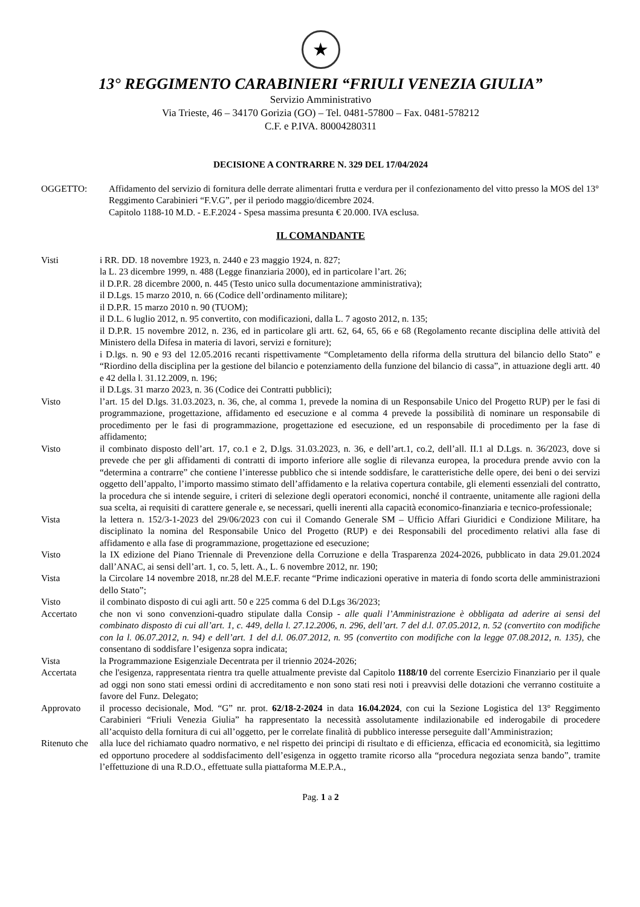★
13° REGGIMENTO CARABINIERI “FRIULI VENEZIA GIULIA”
Servizio Amministrativo
Via Trieste, 46 – 34170 Gorizia (GO) – Tel. 0481-57800 – Fax. 0481-578212
C.F. e P.IVA. 80004280311
DECISIONE A CONTRARRE N. 329 DEL 17/04/2024
OGGETTO: Affidamento del servizio di fornitura delle derrate alimentari frutta e verdura per il confezionamento del vitto presso la MOS del 13° Reggimento Carabinieri “F.V.G”, per il periodo maggio/dicembre 2024.
Capitolo 1188-10 M.D. - E.F.2024 - Spesa massima presunta € 20.000. IVA esclusa.
IL COMANDANTE
Visti i RR. DD. 18 novembre 1923, n. 2440 e 23 maggio 1924, n. 827;
la L. 23 dicembre 1999, n. 488 (Legge finanziaria 2000), ed in particolare l’art. 26;
il D.P.R. 28 dicembre 2000, n. 445 (Testo unico sulla documentazione amministrativa);
il D.Lgs. 15 marzo 2010, n. 66 (Codice dell’ordinamento militare);
il D.P.R. 15 marzo 2010 n. 90 (TUOM);
il D.L. 6 luglio 2012, n. 95 convertito, con modificazioni, dalla L. 7 agosto 2012, n. 135;
il D.P.R. 15 novembre 2012, n. 236, ed in particolare gli artt. 62, 64, 65, 66 e 68 (Regolamento recante disciplina delle attività del Ministero della Difesa in materia di lavori, servizi e forniture);
i D.lgs. n. 90 e 93 del 12.05.2016 recanti rispettivamente “Completamento della riforma della struttura del bilancio dello Stato” e “Riordino della disciplina per la gestione del bilancio e potenziamento della funzione del bilancio di cassa”, in attuazione degli artt. 40 e 42 della l. 31.12.2009, n. 196;
il D.Lgs. 31 marzo 2023, n. 36 (Codice dei Contratti pubblici);
Visto l’art. 15 del D.lgs. 31.03.2023, n. 36, che, al comma 1, prevede la nomina di un Responsabile Unico del Progetto RUP) per le fasi di programmazione, progettazione, affidamento ed esecuzione e al comma 4 prevede la possibilità di nominare un responsabile di procedimento per le fasi di programmazione, progettazione ed esecuzione, ed un responsabile di procedimento per la fase di affidamento;
Visto il combinato disposto dell’art. 17, co.1 e 2, D.lgs. 31.03.2023, n. 36, e dell’art.1, co.2, dell’all. II.1 al D.Lgs. n. 36/2023, dove si prevede che per gli affidamenti di contratti di importo inferiore alle soglie di rilevanza europea, la procedura prende avvio con la “determina a contrarre” che contiene l’interesse pubblico che si intende soddisfare, le caratteristiche delle opere, dei beni o dei servizi oggetto dell’appalto, l’importo massimo stimato dell’affidamento e la relativa copertura contabile, gli elementi essenziali del contratto, la procedura che si intende seguire, i criteri di selezione degli operatori economici, nonché il contraente, unitamente alle ragioni della sua scelta, ai requisiti di carattere generale e, se necessari, quelli inerenti alla capacità economico-finanziaria e tecnico-professionale;
Vista la lettera n. 152/3-1-2023 del 29/06/2023 con cui il Comando Generale SM – Ufficio Affari Giuridici e Condizione Militare, ha disciplinato la nomina del Responsabile Unico del Progetto (RUP) e dei Responsabili del procedimento relativi alla fase di affidamento e alla fase di programmazione, progettazione ed esecuzione;
Visto la IX edizione del Piano Triennale di Prevenzione della Corruzione e della Trasparenza 2024-2026, pubblicato in data 29.01.2024 dall’ANAC, ai sensi dell’art. 1, co. 5, lett. A., L. 6 novembre 2012, nr. 190;
Vista la Circolare 14 novembre 2018, nr.28 del M.E.F. recante “Prime indicazioni operative in materia di fondo scorta delle amministrazioni dello Stato”;
Visto il combinato disposto di cui agli artt. 50 e 225 comma 6 del D.Lgs 36/2023;
Accertato che non vi sono convenzioni-quadro stipulate dalla Consip - alle quali l’Amministrazione è obbligata ad aderire ai sensi del combinato disposto di cui all’art. 1, c. 449, della l. 27.12.2006, n. 296, dell’art. 7 del d.l. 07.05.2012, n. 52 (convertito con modifiche con la l. 06.07.2012, n. 94) e dell’art. 1 del d.l. 06.07.2012, n. 95 (convertito con modifiche con la legge 07.08.2012, n. 135), che consentano di soddisfare l’esigenza sopra indicata;
Vista la Programmazione Esigenziale Decentrata per il triennio 2024-2026;
Accertata che l'esigenza, rappresentata rientra tra quelle attualmente previste dal Capitolo 1188/10 del corrente Esercizio Finanziario per il quale ad oggi non sono stati emessi ordini di accreditamento e non sono stati resi noti i preavvisi delle dotazioni che verranno costituite a favore del Funz. Delegato;
Approvato il processo decisionale, Mod. “G” nr. prot. 62/18-2-2024 in data 16.04.2024, con cui la Sezione Logistica del 13° Reggimento Carabinieri “Friuli Venezia Giulia” ha rappresentato la necessità assolutamente indilazionabile ed inderogabile di procedere all’acquisto della fornitura di cui all’oggetto, per le correlate finalità di pubblico interesse perseguite dall’Amministrazion;
Ritenuto che
alla luce del richiamato quadro normativo, e nel rispetto dei principi di risultato e di efficienza, efficacia ed economicità, sia legittimo ed opportuno procedere al soddisfacimento dell’esigenza in oggetto tramite ricorso alla “procedura negoziata senza bando”, tramite l’effettuzione di una R.D.O., effettuate sulla piattaforma M.E.P.A.,
Pag. 1 a 2